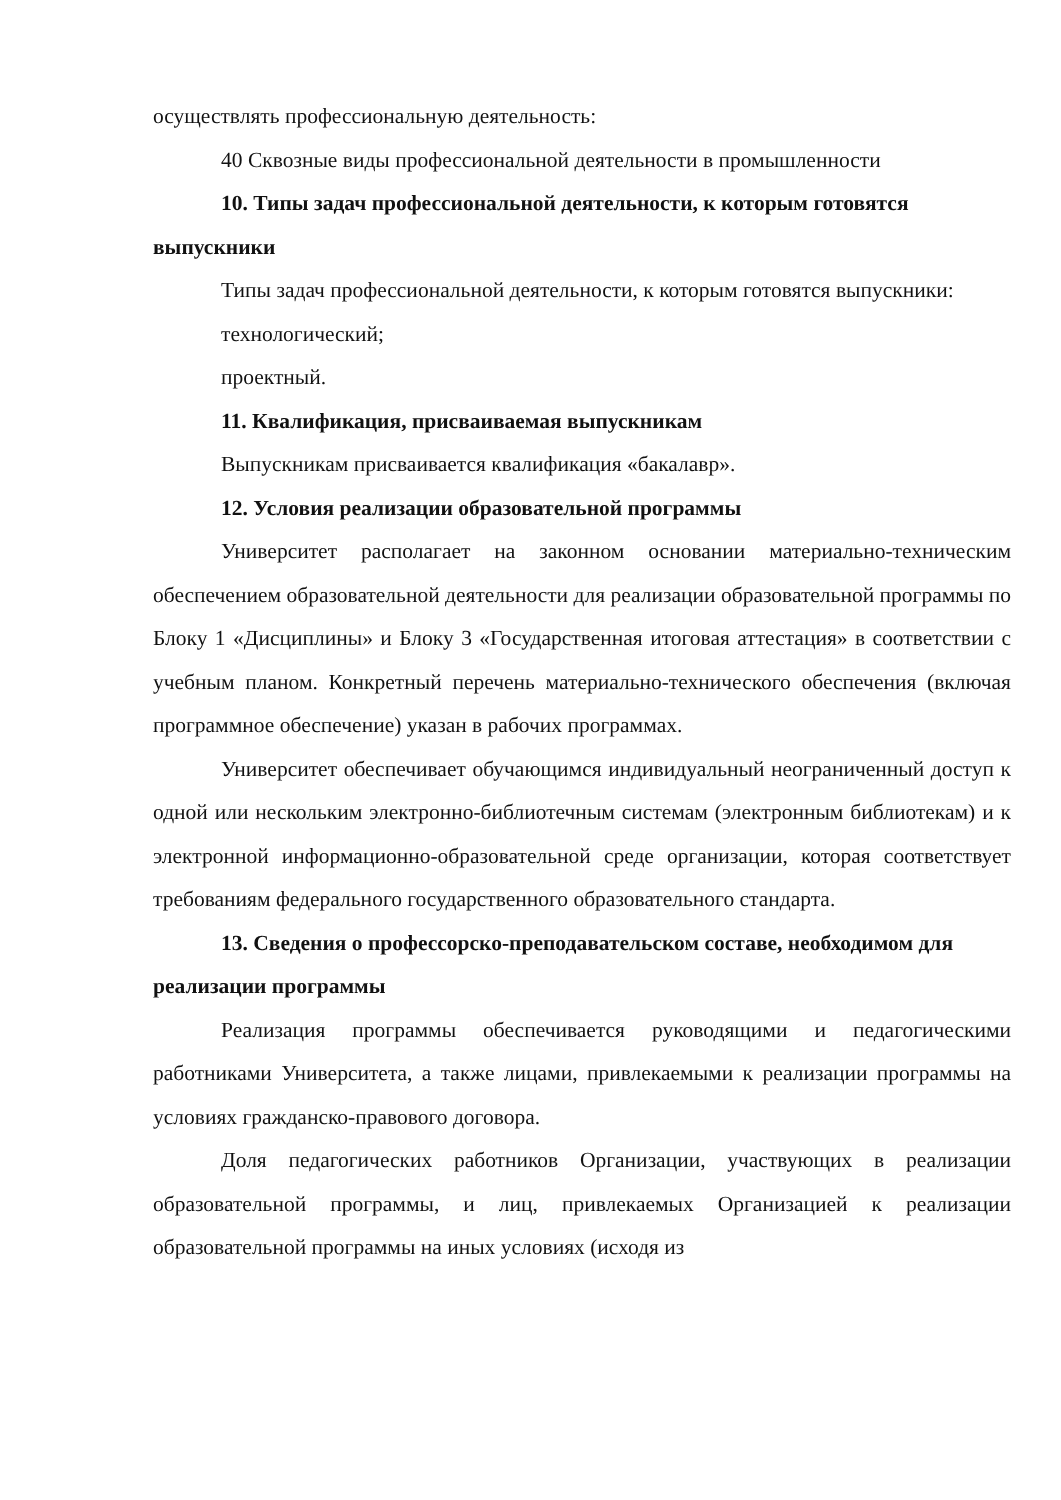осуществлять профессиональную деятельность:
40 Сквозные виды профессиональной деятельности в промышленности
10. Типы задач профессиональной деятельности, к которым готовятся выпускники
Типы задач профессиональной деятельности, к которым готовятся выпускники:
технологический;
проектный.
11. Квалификация, присваиваемая выпускникам
Выпускникам присваивается квалификация «бакалавр».
12. Условия реализации образовательной программы
Университет располагает на законном основании материально-техническим обеспечением образовательной деятельности для реализации образовательной программы по Блоку 1 «Дисциплины» и Блоку 3 «Государственная итоговая аттестация» в соответствии с учебным планом. Конкретный перечень материально-технического обеспечения (включая программное обеспечение) указан в рабочих программах.
Университет обеспечивает обучающимся индивидуальный неограниченный доступ к одной или нескольким электронно-библиотечным системам (электронным библиотекам) и к электронной информационно-образовательной среде организации, которая соответствует требованиям федерального государственного образовательного стандарта.
13. Сведения о профессорско-преподавательском составе, необходимом для реализации программы
Реализация программы обеспечивается руководящими и педагогическими работниками Университета, а также лицами, привлекаемыми к реализации программы на условиях гражданско-правового договора.
Доля педагогических работников Организации, участвующих в реализации образовательной программы, и лиц, привлекаемых Организацией к реализации образовательной программы на иных условиях (исходя из